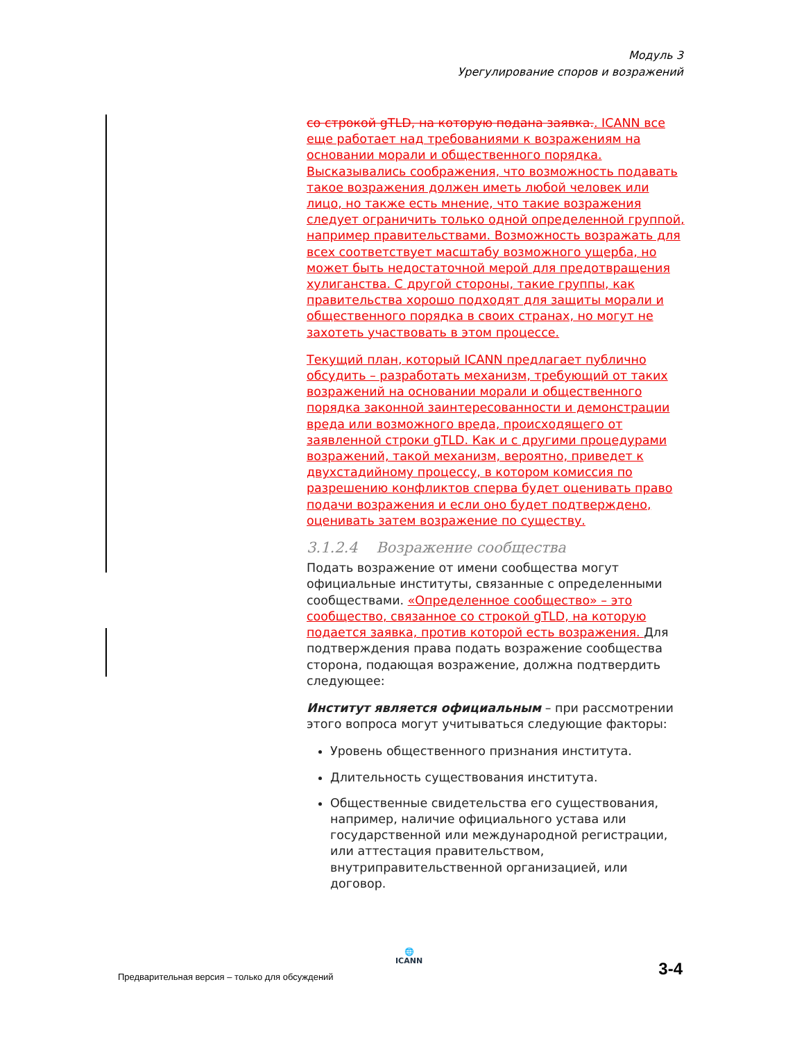Модуль 3
Урегулирование споров и возражений
со строкой gTLD, на которую подана заявка.. ICANN все еще работает над требованиями к возражениям на основании морали и общественного порядка. Высказывались соображения, что возможность подавать такое возражения должен иметь любой человек или лицо, но также есть мнение, что такие возражения следует ограничить только одной определенной группой, например правительствами. Возможность возражать для всех соответствует масштабу возможного ущерба, но может быть недостаточной мерой для предотвращения хулиганства. С другой стороны, такие группы, как правительства хорошо подходят для защиты морали и общественного порядка в своих странах, но могут не захотеть участвовать в этом процессе.
Текущий план, который ICANN предлагает публично обсудить – разработать механизм, требующий от таких возражений на основании морали и общественного порядка законной заинтересованности и демонстрации вреда или возможного вреда, происходящего от заявленной строки gTLD. Как и с другими процедурами возражений, такой механизм, вероятно, приведет к двухстадийному процессу, в котором комиссия по разрешению конфликтов сперва будет оценивать право подачи возражения и если оно будет подтверждено, оценивать затем возражение по существу.
3.1.2.4 Возражение сообщества
Подать возражение от имени сообщества могут официальные институты, связанные с определенными сообществами. «Определенное сообщество» – это сообщество, связанное со строкой gTLD, на которую подается заявка, против которой есть возражения. Для подтверждения права подать возражение сообщества сторона, подающая возражение, должна подтвердить следующее:
Институт является официальным – при рассмотрении этого вопроса могут учитываться следующие факторы:
Уровень общественного признания института.
Длительность существования института.
Общественные свидетельства его существования, например, наличие официального устава или государственной или международной регистрации, или аттестация правительством, внутриправительственной организацией, или договор.
🌐
ICANN
Предварительная версия – только для обсуждений
3-4